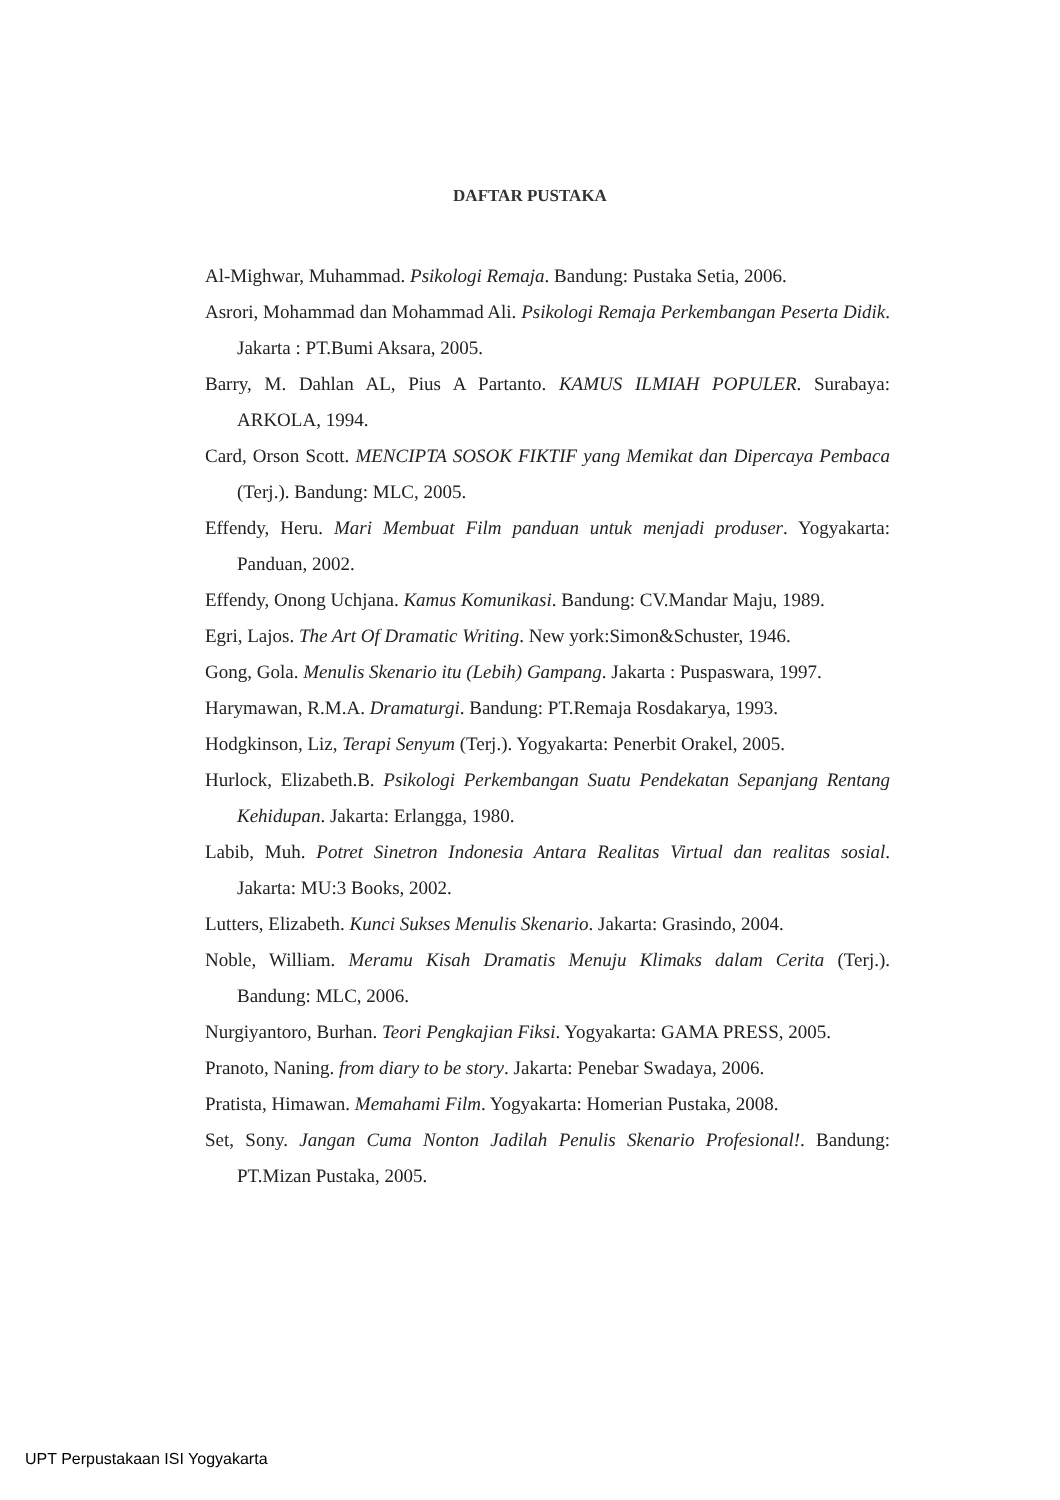DAFTAR PUSTAKA
Al-Mighwar, Muhammad. Psikologi Remaja. Bandung: Pustaka Setia, 2006.
Asrori, Mohammad dan Mohammad Ali. Psikologi Remaja Perkembangan Peserta Didik. Jakarta : PT.Bumi Aksara, 2005.
Barry, M. Dahlan AL, Pius A Partanto. KAMUS ILMIAH POPULER. Surabaya: ARKOLA, 1994.
Card, Orson Scott. MENCIPTA SOSOK FIKTIF yang Memikat dan Dipercaya Pembaca (Terj.). Bandung: MLC, 2005.
Effendy, Heru. Mari Membuat Film panduan untuk menjadi produser. Yogyakarta: Panduan, 2002.
Effendy, Onong Uchjana. Kamus Komunikasi. Bandung: CV.Mandar Maju, 1989.
Egri, Lajos. The Art Of Dramatic Writing. New york:Simon&Schuster, 1946.
Gong, Gola. Menulis Skenario itu (Lebih) Gampang. Jakarta : Puspaswara, 1997.
Harymawan, R.M.A. Dramaturgi. Bandung: PT.Remaja Rosdakarya, 1993.
Hodgkinson, Liz, Terapi Senyum (Terj.). Yogyakarta: Penerbit Orakel, 2005.
Hurlock, Elizabeth.B. Psikologi Perkembangan Suatu Pendekatan Sepanjang Rentang Kehidupan. Jakarta: Erlangga, 1980.
Labib, Muh. Potret Sinetron Indonesia Antara Realitas Virtual dan realitas sosial. Jakarta: MU:3 Books, 2002.
Lutters, Elizabeth. Kunci Sukses Menulis Skenario. Jakarta: Grasindo, 2004.
Noble, William. Meramu Kisah Dramatis Menuju Klimaks dalam Cerita (Terj.). Bandung: MLC, 2006.
Nurgiyantoro, Burhan. Teori Pengkajian Fiksi. Yogyakarta: GAMA PRESS, 2005.
Pranoto, Naning. from diary to be story. Jakarta: Penebar Swadaya, 2006.
Pratista, Himawan. Memahami Film. Yogyakarta: Homerian Pustaka, 2008.
Set, Sony. Jangan Cuma Nonton Jadilah Penulis Skenario Profesional!. Bandung: PT.Mizan Pustaka, 2005.
UPT Perpustakaan ISI Yogyakarta